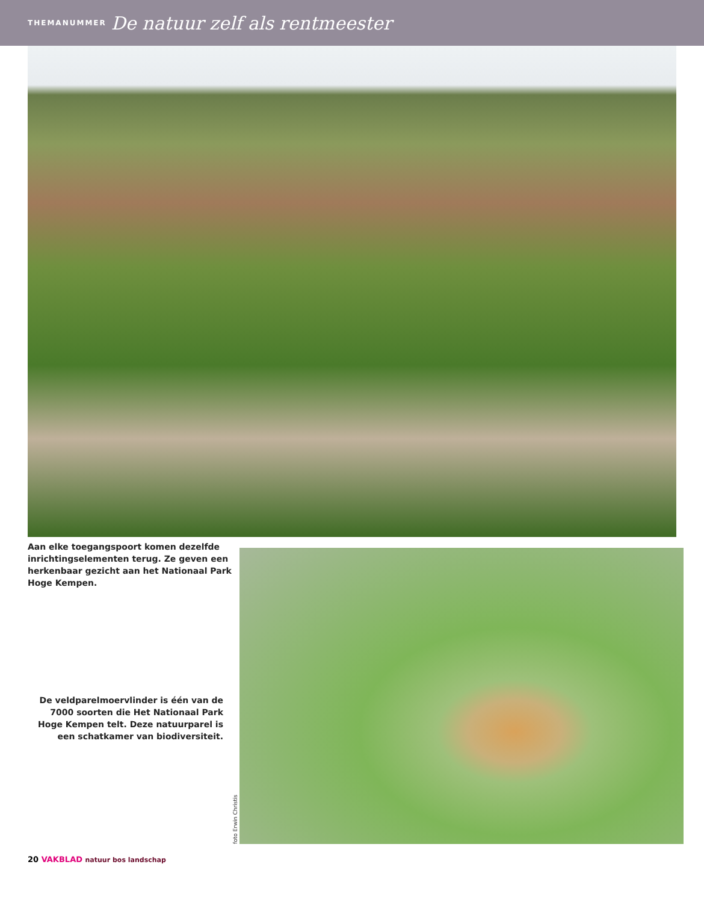THEMANUMMER De natuur zelf als rentmeester
Aan elke toegangspoort komen dezelfde inrichtingselementen terug. Ze geven een herkenbaar gezicht aan het Nationaal Park Hoge Kempen.
De veldparelmoervlinder is één van de 7000 soorten die Het Nationaal Park Hoge Kempen telt. Deze natuurparel is een schatkamer van biodiversiteit.
foto Erwin Christis
20 VAKBLAD natuur bos landschap